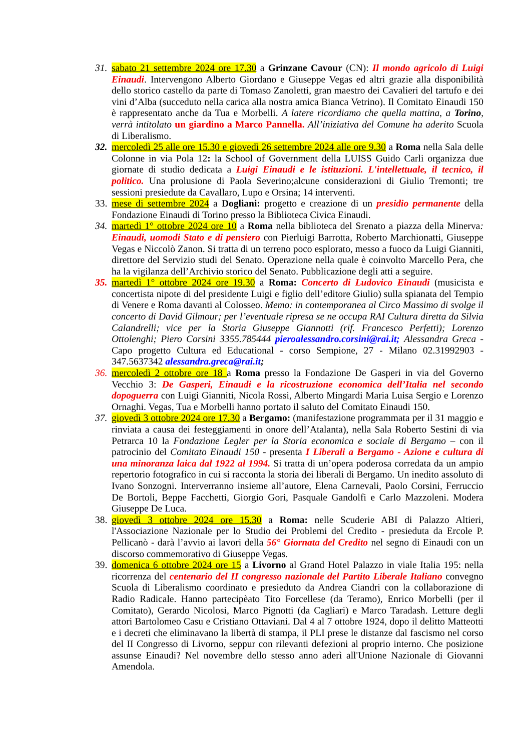31.
sabato 21 settembre 2024 ore 17.30 a Grinzane Cavour (CN): Il mondo agricolo di Luigi Einaudi. Intervengono Alberto Giordano e Giuseppe Vegas ed altri grazie alla disponibilità dello storico castello da parte di Tomaso Zanoletti, gran maestro dei Cavalieri del tartufo e dei vini d’Alba (succeduto nella carica alla nostra amica Bianca Vetrino). Il Comitato Einaudi 150 è rappresentato anche da Tua e Morbelli. A latere ricordiamo che quella mattina, a Torino, verrà intitolato un giardino a Marco Pannella. All’iniziativa del Comune ha aderito Scuola di Liberalismo.
32.
mercoledì 25 alle ore 15.30 e giovedì 26 settembre 2024 alle ore 9.30 a Roma nella Sala delle Colonne in via Pola 12: la School of Government della LUISS Guido Carli organizza due giornate di studio dedicata a Luigi Einaudi e le istituzioni. L'intellettuale, il tecnico, il politico. Una prolusione di Paola Severino;alcune considerazioni di Giulio Tremonti; tre sessioni presiedute da Cavallaro, Lupo e Orsina; 14 interventi.
33.
mese di settembre 2024 a Dogliani: progetto e creazione di un presidio permanente della Fondazione Einaudi di Torino presso la Biblioteca Civica Einaudi.
34.
martedì 1° ottobre 2024 ore 10 a Roma nella biblioteca del Srenato a piazza della Minerva: Einaudi, uomodi Stato e di pensiero con Pierluigi Barrotta, Roberto Marchionatti, Giuseppe Vegas e Niccolò Zanon. Si tratta di un terreno poco esplorato, messo a fuoco da Luigi Gianniti, direttore del Servizio studi del Senato. Operazione nella quale è coinvolto Marcello Pera, che ha la vigilanza dell’Archivio storico del Senato. Pubblicazione degli atti a seguire.
35.
martedì 1° ottobre 2024 ore 19.30 a Roma: Concerto di Ludovico Einaudi (musicista e concertista nipote di del presidente Luigi e figlio dell’editore Giulio) sulla spianata del Tempio di Venere e Roma davanti al Colosseo. Memo: in contemporanea al Circo Massimo di svolge il concerto di David Gilmour; per l’eventuale ripresa se ne occupa RAI Cultura diretta da Silvia Calandrelli; vice per la Storia Giuseppe Giannotti (rif. Francesco Perfetti); Lorenzo Ottolenghi; Piero Corsini 3355.785444 pieroalessandro.corsini@rai.it; Alessandra Greca - Capo progetto Cultura ed Educational - corso Sempione, 27 - Milano 02.31992903 - 347.5637342 alessandra.greca@rai.it;
36.
mercoledì 2 ottobre ore 18 a Roma presso la Fondazione De Gasperi in via del Governo Vecchio 3: De Gasperi, Einaudi e la ricostruzione economica dell’Italia nel secondo dopoguerra con Luigi Gianniti, Nicola Rossi, Alberto Mingardi Maria Luisa Sergio e Lorenzo Ornaghi. Vegas, Tua e Morbelli hanno portato il saluto del Comitato Einaudi 150.
37.
giovedì 3 ottobre 2024 ore 17.30 a Bergamo: (manifestazione programmata per il 31 maggio e rinviata a causa dei festeggiamenti in onore dell’Atalanta), nella Sala Roberto Sestini di via Petrarca 10 la Fondazione Legler per la Storia economica e sociale di Bergamo – con il patrocinio del Comitato Einaudi 150 - presenta I Liberali a Bergamo - Azione e cultura di una minoranza laica dal 1922 al 1994. Si tratta di un’opera poderosa corredata da un ampio repertorio fotografico in cui si racconta la storia dei liberali di Bergamo. Un inedito assoluto di Ivano Sonzogni. Interverranno insieme all’autore, Elena Carnevali, Paolo Corsini, Ferruccio De Bortoli, Beppe Facchetti, Giorgio Gori, Pasquale Gandolfi e Carlo Mazzoleni. Modera Giuseppe De Luca.
38.
giovedì 3 ottobre 2024 ore 15.30 a Roma: nelle Scuderie ABI di Palazzo Altieri, l'Associazione Nazionale per lo Studio dei Problemi del Credito - presieduta da Ercole P. Pellicanò - darà l’avvio ai lavori della 56° Giornata del Credito nel segno di Einaudi con un discorso commemorativo di Giuseppe Vegas.
39.
domenica 6 ottobre 2024 ore 15 a Livorno al Grand Hotel Palazzo in viale Italia 195: nella ricorrenza del centenario del II congresso nazionale del Partito Liberale Italiano convegno Scuola di Liberalismo coordinato e presieduto da Andrea Ciandri con la collaborazione di Radio Radicale. Hanno partecipèato Tito Forcellese (da Teramo), Enrico Morbelli (per il Comitato), Gerardo Nicolosi, Marco Pignotti (da Cagliari) e Marco Taradash. Letture degli attori Bartolomeo Casu e Cristiano Ottaviani. Dal 4 al 7 ottobre 1924, dopo il delitto Matteotti e i decreti che eliminavano la libertà di stampa, il PLI prese le distanze dal fascismo nel corso del II Congresso di Livorno, seppur con rilevanti defezioni al proprio interno. Che posizione assunse Einaudi? Nel novembre dello stesso anno aderì all'Unione Nazionale di Giovanni Amendola.